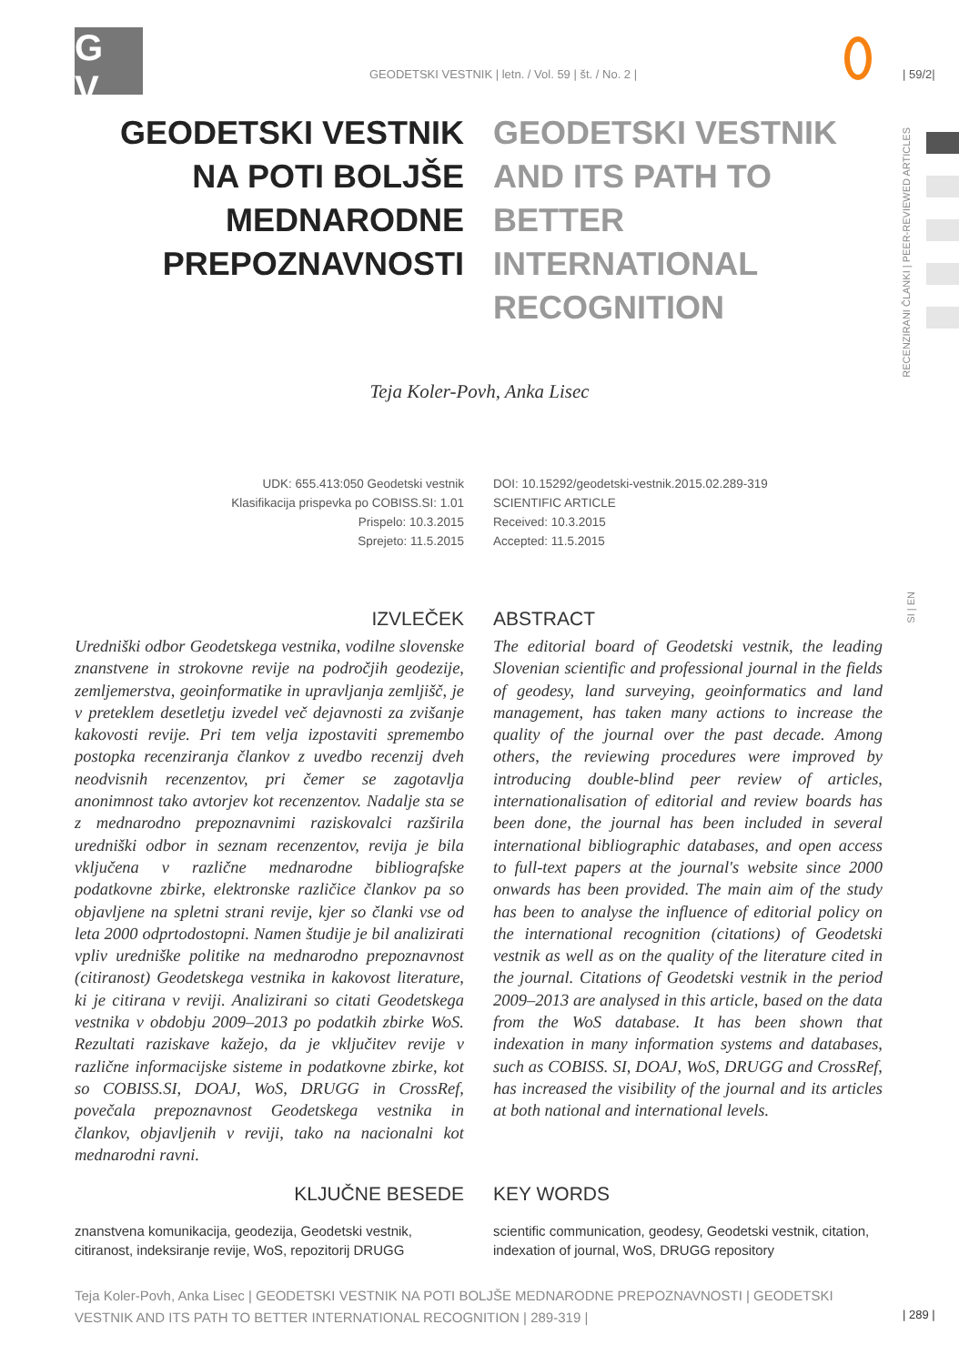G
V
GEODETSKI VESTNIK | letn. / Vol. 59 | št. / No. 2 |
| 59/2|
RECENZIRANI ČLANKI | PEER-REVIEWED ARTICLES
SI | EN
GEODETSKI VESTNIK NA POTI BOLJŠE MEDNARODNE PREPOZNAVNOSTI
GEODETSKI VESTNIK AND ITS PATH TO BETTER INTERNATIONAL RECOGNITION
Teja Koler-Povh, Anka Lisec
UDK: 655.413:050 Geodetski vestnik
Klasifikacija prispevka po COBISS.SI: 1.01
Prispelo: 10.3.2015
Sprejeto: 11.5.2015
DOI: 10.15292/geodetski-vestnik.2015.02.289-319
SCIENTIFIC ARTICLE
Received: 10.3.2015
Accepted: 11.5.2015
IZVLEČEK
Uredniški odbor Geodetskega vestnika, vodilne slovenske znanstvene in strokovne revije na področjih geodezije, zemljemerstva, geoinformatike in upravljanja zemljišč, je v preteklem desetletju izvedel več dejavnosti za zvišanje kakovosti revije. Pri tem velja izpostaviti spremembo postopka recenziranja člankov z uvedbo recenzij dveh neodvisnih recenzentov, pri čemer se zagotavlja anonimnost tako avtorjev kot recenzentov. Nadalje sta se z mednarodno prepoznavnimi raziskovalci razširila uredniški odbor in seznam recenzentov, revija je bila vključena v različne mednarodne bibliografske podatkovne zbirke, elektronske različice člankov pa so objavljene na spletni strani revije, kjer so članki vse od leta 2000 odprtodostopni. Namen študije je bil analizirati vpliv uredniške politike na mednarodno prepoznavnost (citiranost) Geodetskega vestnika in kakovost literature, ki je citirana v reviji. Analizirani so citati Geodetskega vestnika v obdobju 2009–2013 po podatkih zbirke WoS. Rezultati raziskave kažejo, da je vključitev revije v različne informacijske sisteme in podatkovne zbirke, kot so COBISS.SI, DOAJ, WoS, DRUGG in CrossRef, povečala prepoznavnost Geodetskega vestnika in člankov, objavljenih v reviji, tako na nacionalni kot mednarodni ravni.
ABSTRACT
The editorial board of Geodetski vestnik, the leading Slovenian scientific and professional journal in the fields of geodesy, land surveying, geoinformatics and land management, has taken many actions to increase the quality of the journal over the past decade. Among others, the reviewing procedures were improved by introducing double-blind peer review of articles, internationalisation of editorial and review boards has been done, the journal has been included in several international bibliographic databases, and open access to full-text papers at the journal's website since 2000 onwards has been provided. The main aim of the study has been to analyse the influence of editorial policy on the international recognition (citations) of Geodetski vestnik as well as on the quality of the literature cited in the journal. Citations of Geodetski vestnik in the period 2009–2013 are analysed in this article, based on the data from the WoS database. It has been shown that indexation in many information systems and databases, such as COBISS. SI, DOAJ, WoS, DRUGG and CrossRef, has increased the visibility of the journal and its articles at both national and international levels.
KLJUČNE BESEDE
znanstvena komunikacija, geodezija, Geodetski vestnik, citiranost, indeksiranje revije, WoS, repozitorij DRUGG
KEY WORDS
scientific communication, geodesy, Geodetski vestnik, citation, indexation of journal, WoS, DRUGG repository
Teja Koler-Povh, Anka Lisec | GEODETSKI VESTNIK NA POTI BOLJŠE MEDNARODNE PREPOZNAVNOSTI | GEODETSKI VESTNIK AND ITS PATH TO BETTER INTERNATIONAL RECOGNITION | 289-319 |
| 289 |